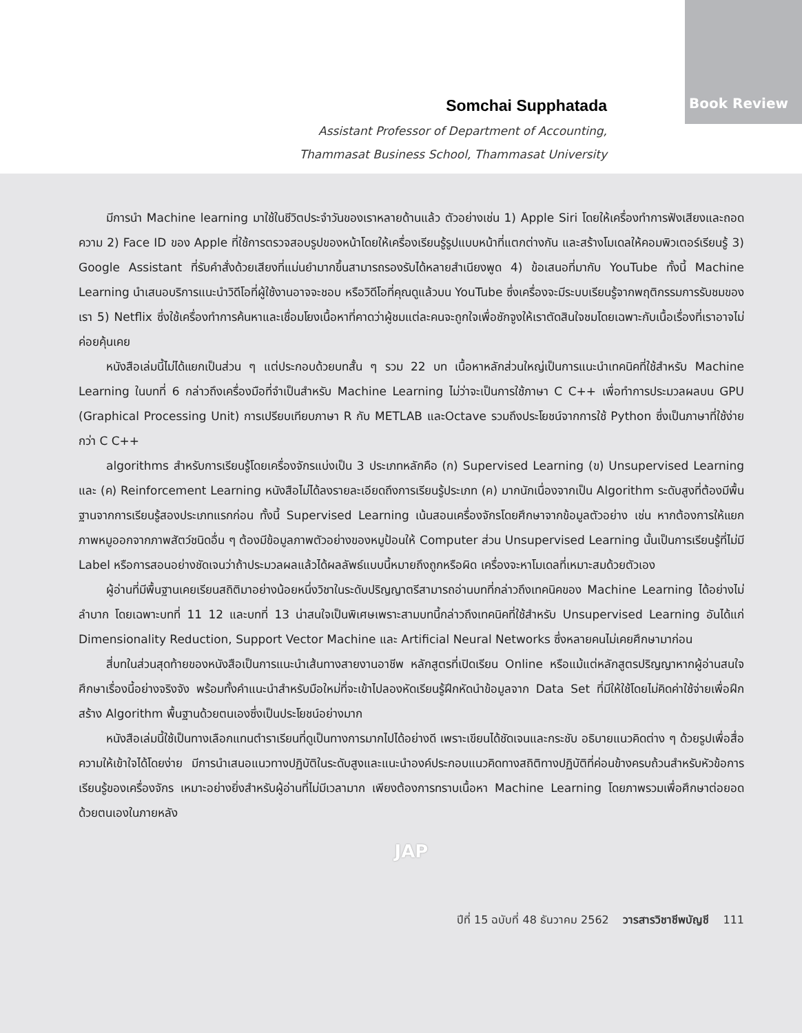Book Review
Somchai Supphatada
Assistant Professor of Department of Accounting,
Thammasat Business School, Thammasat University
มีการนำ Machine learning มาใช้ในชีวิตประจำวันของเราหลายด้านแล้ว ตัวอย่างเช่น 1) Apple Siri โดยให้เครื่องทำการฟังเสียงและถอดความ 2) Face ID ของ Apple ที่ใช้การตรวจสอบรูปของหน้าโดยให้เครื่องเรียนรู้รูปแบบหน้าที่แตกต่างกัน และสร้างโมเดลให้คอมพิวเตอร์เรียนรู้ 3) Google Assistant ที่รับคำสั่งด้วยเสียงที่แม่นยำมากขึ้นสามารถรองรับได้หลายสำเนียงพูด 4) ข้อเสนอที่มากับ YouTube ทั้งนี้ Machine Learning นำเสนอบริการแนะนำวิดีโอที่ผู้ใช้งานอาจจะชอบ หรือวิดีโอที่คุณดูแล้วบน YouTube ซึ่งเครื่องจะมีระบบเรียนรู้จากพฤติกรรมการรับชมของเรา 5) Netflix ซึ่งใช้เครื่องทำการค้นหาและเชื่อมโยงเนื้อหาที่คาดว่าผู้ชมแต่ละคนจะถูกใจเพื่อชักจูงให้เราตัดสินใจชมโดยเฉพาะกับเนื้อเรื่องที่เราอาจไม่ค่อยคุ้นเคย
หนังสือเล่มนี้ไม่ได้แยกเป็นส่วน ๆ แต่ประกอบด้วยบทสั้น ๆ รวม 22 บท เนื้อหาหลักส่วนใหญ่เป็นการแนะนำเทคนิคที่ใช้สำหรับ Machine Learning ในบทที่ 6 กล่าวถึงเครื่องมือที่จำเป็นสำหรับ Machine Learning ไม่ว่าจะเป็นการใช้ภาษา C C++ เพื่อทำการประมวลผลบน GPU (Graphical Processing Unit) การเปรียบเทียบภาษา R กับ METLAB และOctave รวมถึงประโยชน์จากการใช้ Python ซึ่งเป็นภาษาที่ใช้ง่ายกว่า C C++
algorithms สำหรับการเรียนรู้โดยเครื่องจักรแบ่งเป็น 3 ประเภทหลักคือ (ก) Supervised Learning (ข) Unsupervised Learning และ (ค) Reinforcement Learning หนังสือไม่ได้ลงรายละเอียดถึงการเรียนรู้ประเภท (ค) มากนักเนื่องจากเป็น Algorithm ระดับสูงที่ต้องมีพื้นฐานจากการเรียนรู้สองประเภทแรกก่อน ทั้งนี้ Supervised Learning เน้นสอนเครื่องจักรโดยศึกษาจากข้อมูลตัวอย่าง เช่น หากต้องการให้แยกภาพหมูออกจากภาพสัตว์ชนิดอื่น ๆ ต้องมีข้อมูลภาพตัวอย่างของหมูป้อนให้ Computer ส่วน Unsupervised Learning นั้นเป็นการเรียนรู้ที่ไม่มี Label หรือการสอนอย่างชัดเจนว่าถ้าประมวลผลแล้วได้ผลลัพธ์แบบนี้หมายถึงถูกหรือผิด เครื่องจะหาโมเดลที่เหมาะสมด้วยตัวเอง
ผู้อ่านที่มีพื้นฐานเคยเรียนสถิติมาอย่างน้อยหนึ่งวิชาในระดับปริญญาตรีสามารถอ่านบทที่กล่าวถึงเทคนิคของ Machine Learning ได้อย่างไม่ลำบาก โดยเฉพาะบทที่ 11 12 และบทที่ 13 น่าสนใจเป็นพิเศษเพราะสามบทนี้กล่าวถึงเทคนิคที่ใช้สำหรับ Unsupervised Learning อันได้แก่ Dimensionality Reduction, Support Vector Machine และ Artificial Neural Networks ซึ่งหลายคนไม่เคยศึกษามาก่อน
สี่บทในส่วนสุดท้ายของหนังสือเป็นการแนะนำเส้นทางสายงานอาชีพ หลักสูตรที่เปิดเรียน Online หรือแม้แต่หลักสูตรปริญญาหากผู้อ่านสนใจศึกษาเรื่องนี้อย่างจริงจัง พร้อมทั้งคำแนะนำสำหรับมือใหม่ที่จะเข้าไปลองหัดเรียนรู้ฝึกหัดนำข้อมูลจาก Data Set ที่มีให้ใช้โดยไม่คิดค่าใช้จ่ายเพื่อฝึกสร้าง Algorithm พื้นฐานด้วยตนเองซึ่งเป็นประโยชน์อย่างมาก
หนังสือเล่มนี้ใช้เป็นทางเลือกแทนตำราเรียนที่ดูเป็นทางการมากไปได้อย่างดี เพราะเขียนได้ชัดเจนและกระชับ อธิบายแนวคิดต่าง ๆ ด้วยรูปเพื่อสื่อความให้เข้าใจได้โดยง่าย มีการนำเสนอแนวทางปฏิบัติในระดับสูงและแนะนำองค์ประกอบแนวคิดทางสถิติทางปฏิบัติที่ค่อนข้างครบถ้วนสำหรับหัวข้อการเรียนรู้ของเครื่องจักร เหมาะอย่างยิ่งสำหรับผู้อ่านที่ไม่มีเวลามาก เพียงต้องการทราบเนื้อหา Machine Learning โดยภาพรวมเพื่อศึกษาต่อยอดด้วยตนเองในภายหลัง
JAP
ปีที่ 15 ฉบับที่ 48 ธันวาคม 2562 วารสารวิชาชีพบัญชี 111